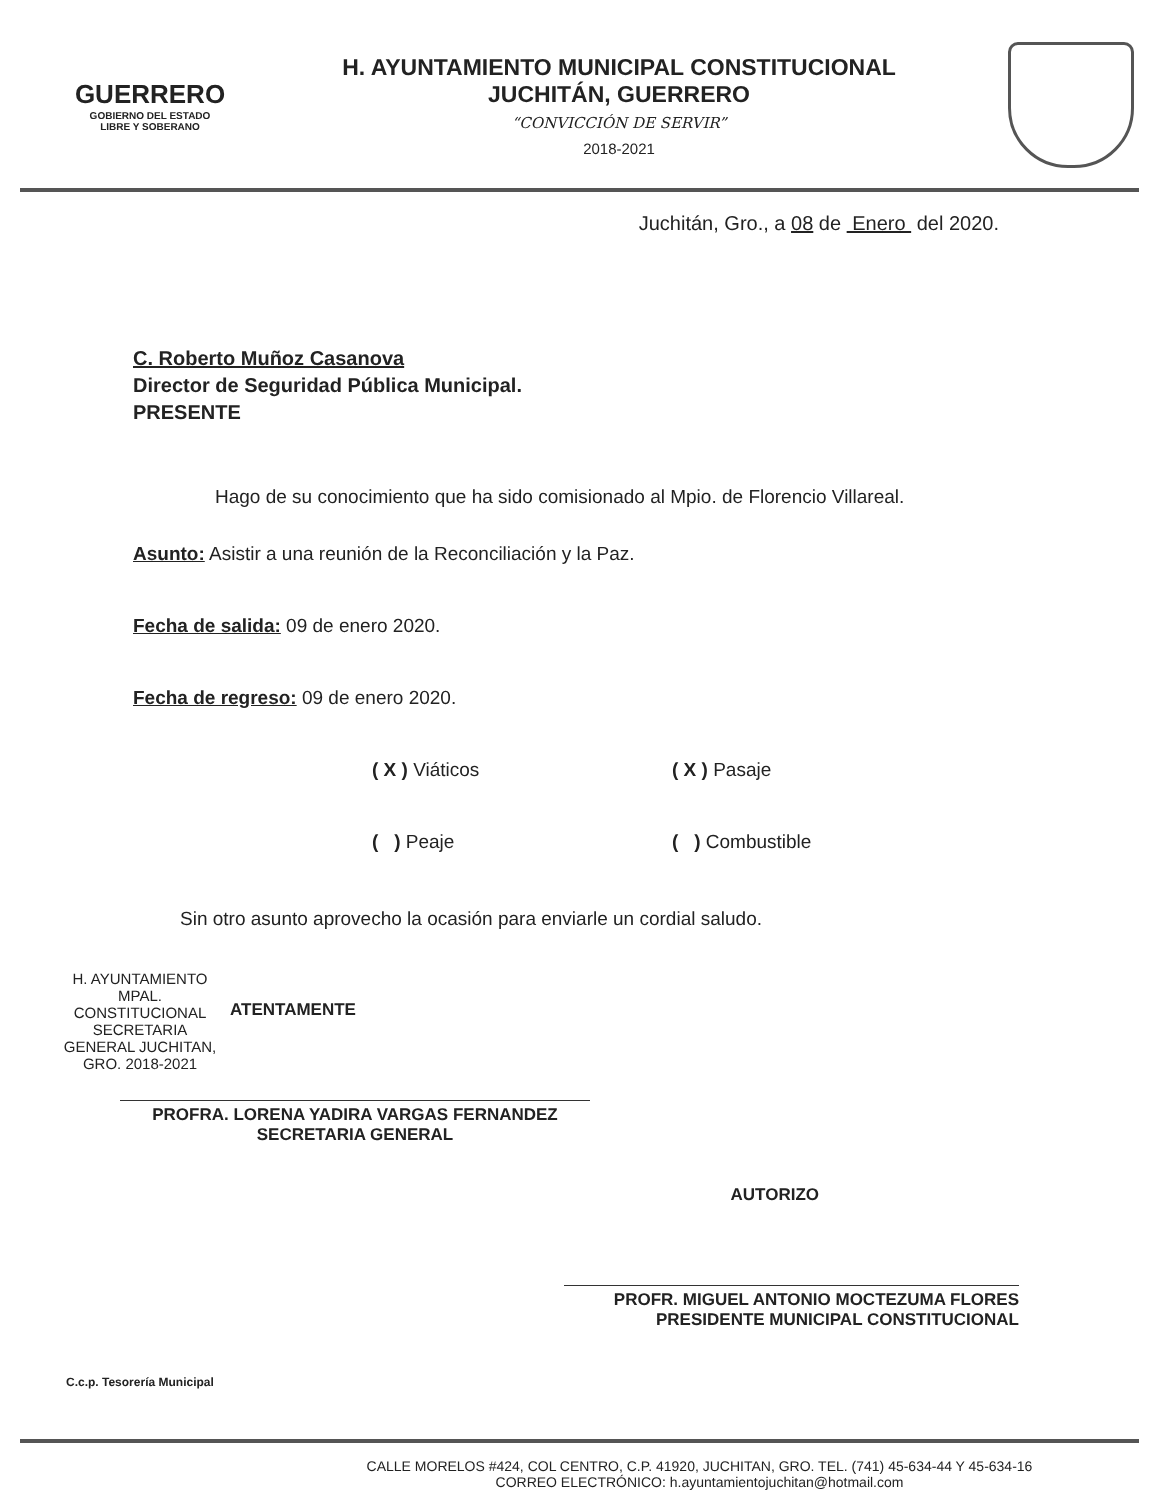GUERRERO
GOBIERNO DEL ESTADO
LIBRE Y SOBERANO
H. AYUNTAMIENTO MUNICIPAL CONSTITUCIONAL
JUCHITÁN, GUERRERO
“CONVICCIÓN DE SERVIR”
2018-2021
Juchitán, Gro., a 08 de Enero del 2020.
C. Roberto Muñoz Casanova
Director de Seguridad Pública Municipal.
PRESENTE
Hago de su conocimiento que ha sido comisionado al Mpio. de Florencio Villareal.
Asunto: Asistir a una reunión de la Reconciliación y la Paz.
Fecha de salida: 09 de enero 2020.
Fecha de regreso: 09 de enero 2020.
( X ) Viáticos
( X ) Pasaje
( ) Peaje
( ) Combustible
Sin otro asunto aprovecho la ocasión para enviarle un cordial saludo.
H. AYUNTAMIENTO MPAL. CONSTITUCIONAL SECRETARIA GENERAL JUCHITAN, GRO. 2018-2021
ATENTAMENTE
PROFRA. LORENA YADIRA VARGAS FERNANDEZ
SECRETARIA GENERAL
AUTORIZO
PROFR. MIGUEL ANTONIO MOCTEZUMA FLORES
PRESIDENTE MUNICIPAL CONSTITUCIONAL
C.c.p. Tesorería Municipal
CALLE MORELOS #424, COL CENTRO, C.P. 41920, JUCHITAN, GRO. TEL. (741) 45-634-44 Y 45-634-16
CORREO ELECTRÓNICO: h.ayuntamientojuchitan@hotmail.com